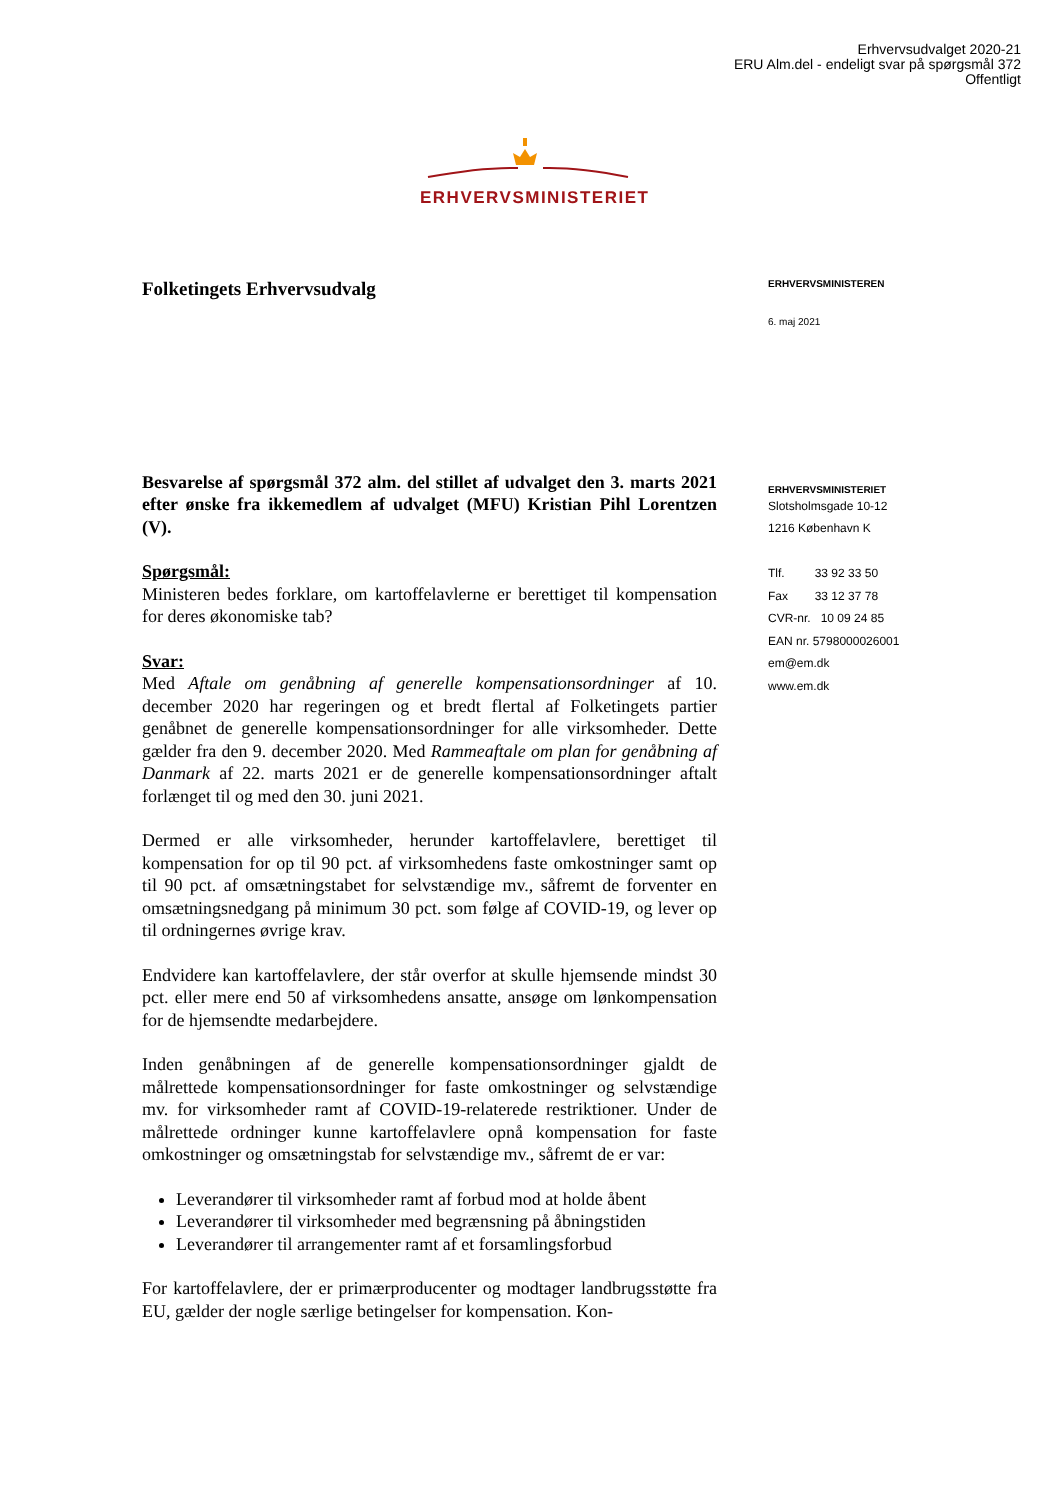Erhvervsudvalget 2020-21
ERU Alm.del - endeligt svar på spørgsmål 372
Offentligt
ERHVERVSMINISTERIET
Folketingets Erhvervsudvalg
Besvarelse af spørgsmål 372 alm. del stillet af udvalget den 3. marts 2021 efter ønske fra ikkemedlem af udvalget (MFU) Kristian Pihl Lorentzen (V).
Spørgsmål:
Ministeren bedes forklare, om kartoffelavlerne er berettiget til kompensation for deres økonomiske tab?
Svar:
Med Aftale om genåbning af generelle kompensationsordninger af 10. december 2020 har regeringen og et bredt flertal af Folketingets partier genåbnet de generelle kompensationsordninger for alle virksomheder. Dette gælder fra den 9. december 2020. Med Rammeaftale om plan for genåbning af Danmark af 22. marts 2021 er de generelle kompensationsordninger aftalt forlænget til og med den 30. juni 2021.
Dermed er alle virksomheder, herunder kartoffelavlere, berettiget til kompensation for op til 90 pct. af virksomhedens faste omkostninger samt op til 90 pct. af omsætningstabet for selvstændige mv., såfremt de forventer en omsætningsnedgang på minimum 30 pct. som følge af COVID-19, og lever op til ordningernes øvrige krav.
Endvidere kan kartoffelavlere, der står overfor at skulle hjemsende mindst 30 pct. eller mere end 50 af virksomhedens ansatte, ansøge om lønkompensation for de hjemsendte medarbejdere.
Inden genåbningen af de generelle kompensationsordninger gjaldt de målrettede kompensationsordninger for faste omkostninger og selvstændige mv. for virksomheder ramt af COVID-19-relaterede restriktioner. Under de målrettede ordninger kunne kartoffelavlere opnå kompensation for faste omkostninger og omsætningstab for selvstændige mv., såfremt de er var:
Leverandører til virksomheder ramt af forbud mod at holde åbent
Leverandører til virksomheder med begrænsning på åbningstiden
Leverandører til arrangementer ramt af et forsamlingsforbud
For kartoffelavlere, der er primærproducenter og modtager landbrugsstøtte fra EU, gælder der nogle særlige betingelser for kompensation. Kon-
ERHVERVSMINISTEREN
6. maj 2021
ERHVERVSMINISTERIET
Slotsholmsgade 10-12
1216 København K
Tlf. 33 92 33 50
Fax 33 12 37 78
CVR-nr. 10 09 24 85
EAN nr. 5798000026001
em@em.dk
www.em.dk